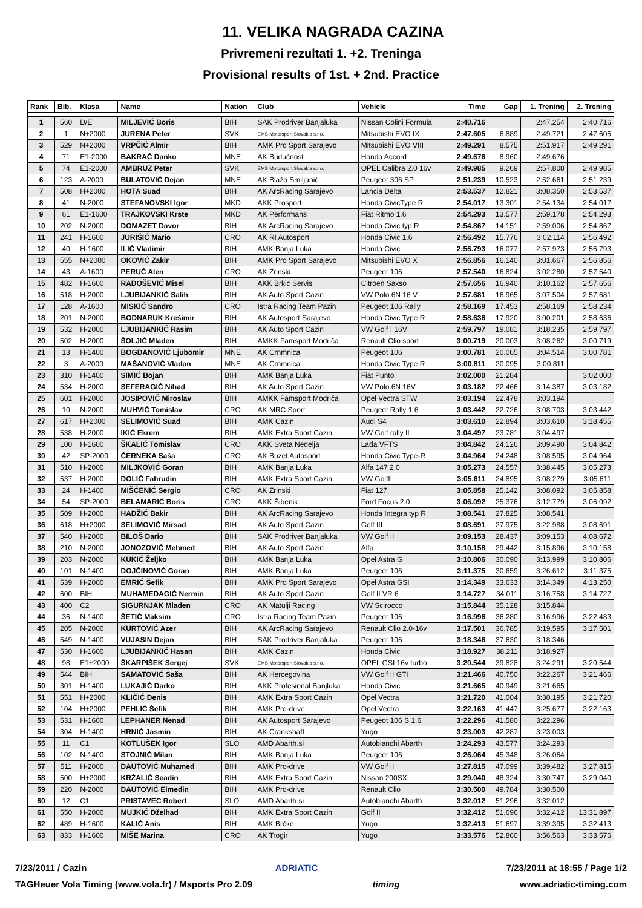11. VELIKA NAGRADA CAZINA
Privremeni rezultati 1. +2. Treninga
Provisional results of 1st. + 2nd. Practice
| Rank | Bib. | Klasa | Name | Nation | Club | Vehicle | Time | Gap | 1. Trening | 2. Trening |
| --- | --- | --- | --- | --- | --- | --- | --- | --- | --- | --- |
| 1 | 560 | D/E | MILJEVIĆ Boris | BIH | SAK Prodriver Banjaluka | Nissan Colini Formula | 2:40.716 | | 2:47.254 | 2:40.716 |
| 2 | 1 | N+2000 | JURENA Peter | SVK | EMS Motorsport Slovakia s.r.o. | Mitsubishi EVO IX | 2:47.605 | 6.889 | 2:49.721 | 2:47.605 |
| 3 | 529 | N+2000 | VRPČIĆ Almir | BIH | AMK Pro Sport Sarajevo | Mitsubishi EVO VIII | 2:49.291 | 8.575 | 2:51.917 | 2:49.291 |
| 4 | 71 | E1-2000 | BAKRAČ Danko | MNE | AK Budućnost | Honda Accord | 2:49.676 | 8.960 | 2:49.676 | |
| 5 | 74 | E1-2000 | AMBRUZ Peter | SVK | EMS Motorsport Slovakia s.r.o. | OPEL Calibra 2.0 16v | 2:49.985 | 9.269 | 2:57.808 | 2:49.985 |
| 6 | 123 | A-2000 | BULATOVIĆ Dejan | MNE | AK Blažo Smiljanić | Peugeot 306 SP | 2:51.239 | 10.523 | 2:52.661 | 2:51.239 |
| 7 | 508 | H+2000 | HOTA Suad | BIH | AK ArcRacing Sarajevo | Lancia Delta | 2:53.537 | 12.821 | 3:08.350 | 2:53.537 |
| 8 | 41 | N-2000 | STEFANOVSKI Igor | MKD | AKK Prosport | Honda CivicType R | 2:54.017 | 13.301 | 2:54.134 | 2:54.017 |
| 9 | 61 | E1-1600 | TRAJKOVSKI Krste | MKD | AK Performans | Fiat Ritmo 1.6 | 2:54.293 | 13.577 | 2:59.178 | 2:54.293 |
| 10 | 202 | N-2000 | DOMAZET Davor | BIH | AK ArcRacing Sarajevo | Honda Civic typ R | 2:54.867 | 14.151 | 2:59.006 | 2:54.867 |
| 11 | 241 | H-1600 | JURIŠIĆ Mario | CRO | AK RI Autosport | Honda Civic 1.6 | 2:56.492 | 15.776 | 3:02.114 | 2:56.492 |
| 12 | 40 | H-1600 | ILIĆ Vladimir | BIH | AMK Banja Luka | Honda Civic | 2:56.793 | 16.077 | 2:57.973 | 2:56.793 |
| 13 | 555 | N+2000 | OKOVIĆ Zakir | BIH | AMK Pro Sport Sarajevo | Mitsubishi EVO X | 2:56.856 | 16.140 | 3:01.667 | 2:56.856 |
| 14 | 43 | A-1600 | PERUČ Alen | CRO | AK Zrinski | Peugeot 106 | 2:57.540 | 16.824 | 3:02.280 | 2:57.540 |
| 15 | 482 | H-1600 | RADOŠEVIĆ Misel | BIH | AKK Brkić Servis | Citroen Saxso | 2:57.656 | 16.940 | 3:10.162 | 2:57.656 |
| 16 | 518 | H-2000 | LJUBIJANKIĆ Salih | BIH | AK Auto Sport Cazin | VW Polo 6N 16 V | 2:57.681 | 16.965 | 3:07.504 | 2:57.681 |
| 17 | 128 | A-1600 | MISKIĆ Sandro | CRO | Istra Racing Team Pazin | Peugeot 106 Rally | 2:58.169 | 17.453 | 2:58.169 | 2:58.234 |
| 18 | 201 | N-2000 | BODNARUK Krešimir | BIH | AK Autosport Sarajevo | Honda Civic Type R | 2:58.636 | 17.920 | 3:00.201 | 2:58.636 |
| 19 | 532 | H-2000 | LJUBIJANKIĆ Rasim | BIH | AK Auto Sport Cazin | VW Golf I 16V | 2:59.797 | 19.081 | 3:18.235 | 2:59.797 |
| 20 | 502 | H-2000 | ŠOLJIĆ Mladen | BIH | AMKK Famsport Modriča | Renault Clio sport | 3:00.719 | 20.003 | 3:08.262 | 3:00.719 |
| 21 | 13 | H-1400 | BOGDANOVIĆ Ljubomir | MNE | AK Crnmnica | Peugeot 106 | 3:00.781 | 20.065 | 3:04.514 | 3:00.781 |
| 22 | 3 | A-2000 | MAŠANOVIĆ Vladan | MNE | AK Crnmnica | Honda Civic Type R | 3:00.811 | 20.095 | 3:00.811 | |
| 23 | 310 | H-1400 | SIMIĆ Bojan | BIH | AMK Banja Luka | Fiat Punto | 3:02.000 | 21.284 | | 3:02.000 |
| 24 | 534 | H-2000 | SEFERAGIĆ Nihad | BIH | AK Auto Sport Cazin | VW Polo 6N 16V | 3:03.182 | 22.466 | 3:14.387 | 3:03.182 |
| 25 | 601 | H-2000 | JOSIPOVIĆ Miroslav | BIH | AMKK Famsport Modriča | Opel Vectra STW | 3:03.194 | 22.478 | 3:03.194 | |
| 26 | 10 | N-2000 | MUHVIĆ Tomislav | CRO | AK MRC Sport | Peugeot Rally 1.6 | 3:03.442 | 22.726 | 3:08.703 | 3:03.442 |
| 27 | 617 | H+2000 | SELIMOVIĆ Suad | BIH | AMK Cazin | Audi S4 | 3:03.610 | 22.894 | 3:03.610 | 3:18.455 |
| 28 | 538 | H-2000 | IKIĆ Ekrem | BIH | AMK Extra Sport Cazin | VW Golf rally II | 3:04.497 | 23.781 | 3:04.497 | |
| 29 | 100 | H-1600 | ŠKALIĆ Tomislav | CRO | AKK Sveta Nedelja | Lada VFTS | 3:04.842 | 24.126 | 3:09.490 | 3:04.842 |
| 30 | 42 | SP-2000 | ČERNEKA Saša | CRO | AK Buzet Autosport | Honda Civic Type-R | 3:04.964 | 24.248 | 3:08.595 | 3:04.964 |
| 31 | 510 | H-2000 | MILJKOVIĆ Goran | BIH | AMK Banja Luka | Alfa 147 2.0 | 3:05.273 | 24.557 | 3:38.445 | 3:05.273 |
| 32 | 537 | H-2000 | DOLIĆ Fahrudin | BIH | AMK Extra Sport Cazin | VW GolfII | 3:05.611 | 24.895 | 3:08.279 | 3:05.611 |
| 33 | 24 | H-1400 | MIŠĆENIĆ Sergio | CRO | AK Zrinski | Fiat 127 | 3:05.858 | 25.142 | 3:08.092 | 3:05.858 |
| 34 | 54 | SP-2000 | BELAMARIĆ Boris | CRO | AKK Šibenik | Ford Focus 2.0 | 3:06.092 | 25.376 | 3:12.779 | 3:06.092 |
| 35 | 509 | H-2000 | HADŽIĆ Bakir | BIH | AK ArcRacing Sarajevo | Honda Integra typ R | 3:08.541 | 27.825 | 3:08.541 | |
| 36 | 618 | H+2000 | SELIMOVIĆ Mirsad | BIH | AK Auto Sport Cazin | Golf III | 3:08.691 | 27.975 | 3:22.988 | 3:08.691 |
| 37 | 540 | H-2000 | BILOŠ Dario | BIH | SAK Prodriver Banjaluka | VW Golf II | 3:09.153 | 28.437 | 3:09.153 | 4:08.672 |
| 38 | 210 | N-2000 | JONOZOVIĆ Mehmed | BIH | AK Auto Sport Cazin | Alfa | 3:10.158 | 29.442 | 3:15.896 | 3:10.158 |
| 39 | 203 | N-2000 | KUKIĆ Željko | BIH | AMK Banja Luka | Opel Astra G | 3:10.806 | 30.090 | 3:13.999 | 3:10.806 |
| 40 | 101 | N-1400 | DOJČINOVIĆ Goran | BIH | AMK Banja Luka | Peugeot 106 | 3:11.375 | 30.659 | 3:26.612 | 3:11.375 |
| 41 | 539 | H-2000 | EMRIĆ Šefik | BIH | AMK Pro Sport Sarajevo | Opel Astra GSI | 3:14.349 | 33.633 | 3:14.349 | 4:13.250 |
| 42 | 600 | BIH | MUHAMEDAGIĆ Nermin | BIH | AK Auto Sport Cazin | Golf II VR 6 | 3:14.727 | 34.011 | 3:16.758 | 3:14.727 |
| 43 | 400 | C2 | SIGURNJAK Mladen | CRO | AK Matulji Racing | VW Scirocco | 3:15.844 | 35.128 | 3:15.844 | |
| 44 | 36 | N-1400 | ŠETIĆ Maksim | CRO | Istra Racing Team Pazin | Peugeot 106 | 3:16.996 | 36.280 | 3:16.996 | 3:22.483 |
| 45 | 205 | N-2000 | KURTOVIĆ Azer | BIH | AK ArcRacing Sarajevo | Renault Clio 2.0-16v | 3:17.501 | 36.785 | 3:19.595 | 3:17.501 |
| 46 | 549 | N-1400 | VUJASIN Dejan | BIH | SAK Prodriver Banjaluka | Peugeot 106 | 3:18.346 | 37.630 | 3:18.346 | |
| 47 | 530 | H-1600 | LJUBIJANKIĆ Hasan | BIH | AMK Cazin | Honda Civic | 3:18.927 | 38.211 | 3:18.927 | |
| 48 | 98 | E1+2000 | ŠKARPIŠEK Sergej | SVK | EMS Motorsport Slovakia s.r.o. | OPEL GSI 16v turbo | 3:20.544 | 39.828 | 3:24.291 | 3:20.544 |
| 49 | 544 | BIH | SAMATOVIĆ Saša | BIH | AK Hercegovina | VW Golf II GTI | 3:21.466 | 40.750 | 3:22.267 | 3:21.466 |
| 50 | 301 | H-1400 | LUKAJIĆ Darko | BIH | AKK Profesional Banjluka | Honda Civic | 3:21.665 | 40.949 | 3:21.665 | |
| 51 | 551 | H+2000 | KLIČIĆ Denis | BIH | AMK Extra Sport Cazin | Opel Vectra | 3:21.720 | 41.004 | 3:30.195 | 3:21.720 |
| 52 | 104 | H+2000 | PEHLIĆ Šefik | BIH | AMK Pro-drive | Opel Vectra | 3:22.163 | 41.447 | 3:25.677 | 3:22.163 |
| 53 | 531 | H-1600 | LEPHANER Nenad | BIH | AK Autosport Sarajevo | Peugeot 106 S 1.6 | 3:22.296 | 41.580 | 3:22.296 | |
| 54 | 304 | H-1400 | HRNIĆ Jasmin | BIH | AK Crankshaft | Yugo | 3:23.003 | 42.287 | 3:23.003 | |
| 55 | 11 | C1 | KOTLUŠEK Igor | SLO | AMD Abarth.si | Autobianchi Abarth | 3:24.293 | 43.577 | 3:24.293 | |
| 56 | 102 | N-1400 | STOJNIĆ Milan | BIH | AMK Banja Luka | Peugeot 106 | 3:26.064 | 45.348 | 3:26.064 | |
| 57 | 511 | H-2000 | DAUTOVIĆ Muhamed | BIH | AMK Pro-drive | VW Golf II | 3:27.815 | 47.099 | 3:39.482 | 3:27.815 |
| 58 | 500 | H+2000 | KRŽALIĆ Seadin | BIH | AMK Extra Sport Cazin | Nissan 200SX | 3:29.040 | 48.324 | 3:30.747 | 3:29.040 |
| 59 | 220 | N-2000 | DAUTOVIĆ Elmedin | BIH | AMK Pro-drive | Renault Clio | 3:30.500 | 49.784 | 3:30.500 | |
| 60 | 12 | C1 | PRISTAVEC Robert | SLO | AMD Abarth.si | Autobianchi Abarth | 3:32.012 | 51.296 | 3:32.012 | |
| 61 | 550 | H-2000 | MUJKIĆ Dželhad | BIH | AMK Extra Sport Cazin | Golf II | 3:32.412 | 51.696 | 3:32.412 | 13:31.897 |
| 62 | 489 | H-1600 | KALIĆ Anis | BIH | AMK Brčko | Yugo | 3:32.413 | 51.697 | 3:39.395 | 3:32.413 |
| 63 | 833 | H-1600 | MIŠE Marina | CRO | AK Trogir | Yugo | 3:33.576 | 52.860 | 3:56.563 | 3:33.576 |
7/23/2011 / Cazin ADRIATIC 7/23/2011 at 18:55 / Page 1/2
TAGHeuer Vola Timing (www.vola.fr) / Msports Pro 2.09 timing www.adriatic-timing.com